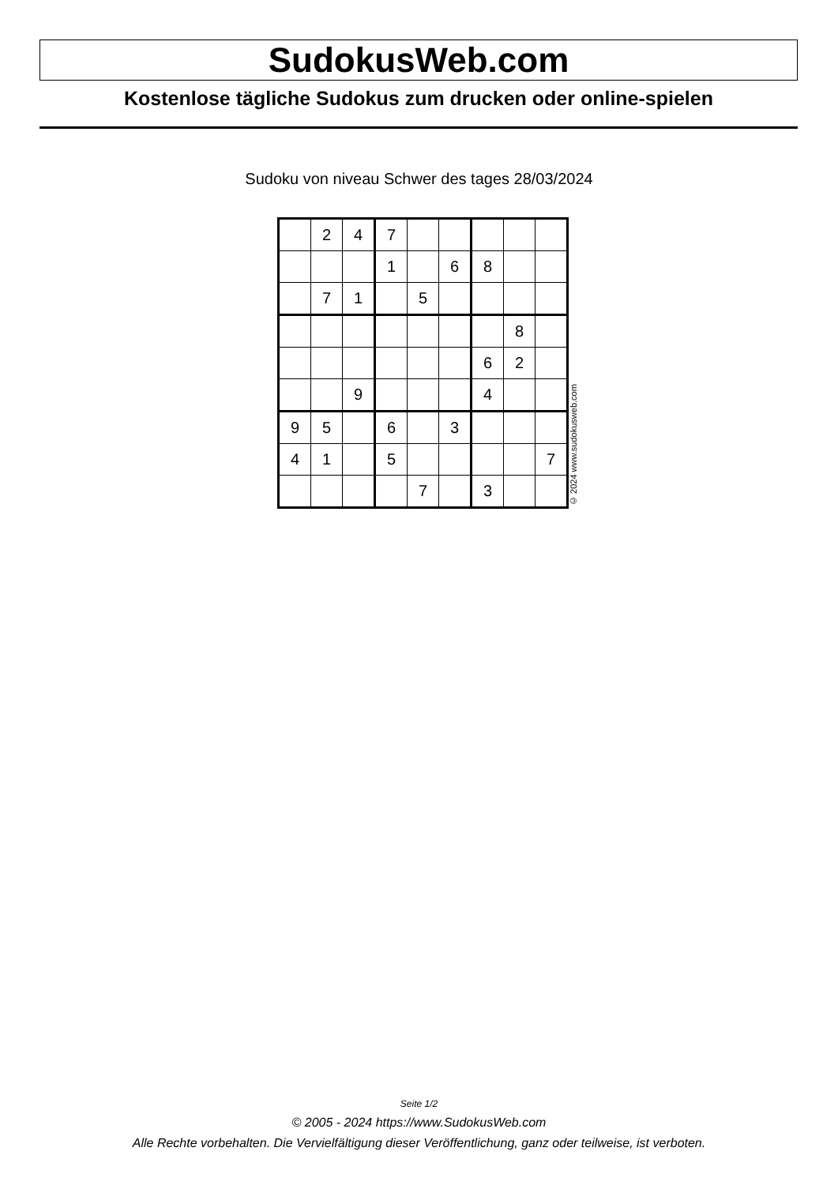SudokusWeb.com
Kostenlose tägliche Sudokus zum drucken oder online-spielen
Sudoku von niveau Schwer des tages 28/03/2024
| | 2 | 4 | 7 | | | | | |
| | | | 1 | | 6 | 8 | | |
| | 7 | 1 | | 5 | | | | |
| | | | | | | | 8 | |
| | | | | | | 6 | 2 | |
| | | 9 | | | | 4 | | |
| 9 | 5 | | 6 | | 3 | | | |
| 4 | 1 | | 5 | | | | | 7 |
| | | | | 7 | | 3 | | |
© 2024 www.sudokusweb.com
Seite 1/2
© 2005 - 2024 https://www.SudokusWeb.com
Alle Rechte vorbehalten. Die Vervielfältigung dieser Veröffentlichung, ganz oder teilweise, ist verboten.